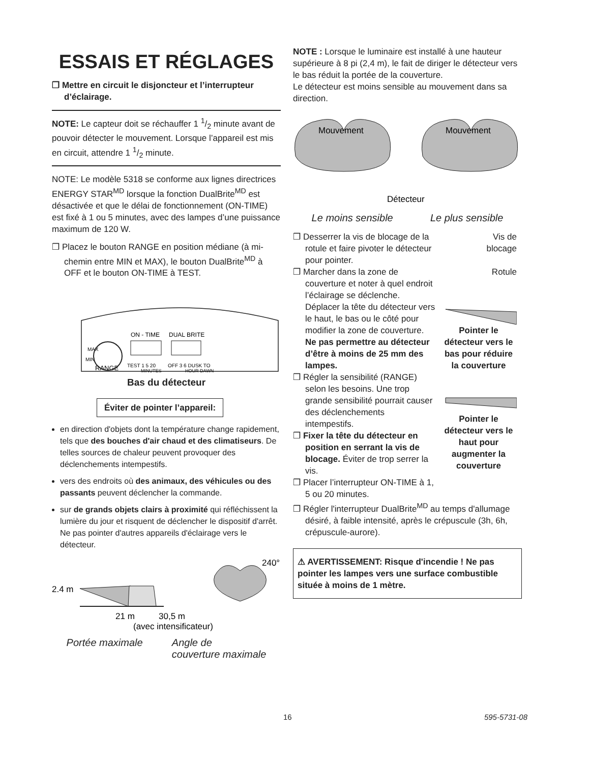ESSAIS ET RÉGLAGES
❒ Mettre en circuit le disjoncteur et l’interrupteur d’éclairage.
NOTE: Le capteur doit se réchauffer 1 1/2 minute avant de pouvoir détecter le mouvement. Lorsque l’appareil est mis en circuit, attendre 1 1/2 minute.
NOTE: Le modèle 5318 se conforme aux lignes directrices ENERGY STAR<sup>MD</sup> lorsque la fonction DualBrite<sup>MD</sup> est désactivée et que le délai de fonctionnement (ON-TIME) est fixé à 1 ou 5 minutes, avec des lampes d’une puissance maximum de 120 W.
❒ Placez le bouton RANGE en position médiane (à mi-chemin entre MIN et MAX), le bouton DualBrite<sup>MD</sup> à OFF et le bouton ON-TIME à TEST.
MAX
MIN
RANGE
ON - TIME
DUAL BRITE
TEST 1 5 20
OFF 3 6 DUSK TO
MINUTES
HOUR DAWN
Bas du détecteur
Éviter de pointer l’appareil:
en direction d'objets dont la température change rapidement, tels que des bouches d'air chaud et des climatiseurs. De telles sources de chaleur peuvent provoquer des déclenchements intempestifs.
vers des endroits où des animaux, des véhicules ou des passants peuvent déclencher la commande.
sur de grands objets clairs à proximité qui réfléchissent la lumière du jour et risquent de déclencher le dispositif d'arrêt. Ne pas pointer d'autres appareils d'éclairage vers le détecteur.
2.4 m
21 m
30,5 m
(avec intensificateur)
240°
Portée maximale Angle de
couverture maximale
NOTE : Lorsque le luminaire est installé à une hauteur supérieure à 8 pi (2,4 m), le fait de diriger le détecteur vers le bas réduit la portée de la couverture.
Le détecteur est moins sensible au mouvement dans sa direction.
Mouvement
Mouvement
Détecteur
Le moins sensible Le plus sensible
❒ Desserrer la vis de blocage de la rotule et faire pivoter le détecteur pour pointer.
❒ Marcher dans la zone de couverture et noter à quel endroit l’éclairage se déclenche. Déplacer la tête du détecteur vers le haut, le bas ou le côté pour modifier la zone de couverture. Ne pas permettre au détecteur d’être à moins de 25 mm des lampes.
❒ Régler la sensibilité (RANGE) selon les besoins. Une trop grande sensibilité pourrait causer des déclenchements intempestifs.
❒ Fixer la tête du détecteur en position en serrant la vis de blocage. Éviter de trop serrer la vis.
❒ Placer l’interrupteur ON-TIME à 1, 5 ou 20 minutes.
Vis de
blocage
Rotule
Pointer le détecteur vers le bas pour réduire la couverture
Pointer le détecteur vers le haut pour augmenter la couverture
❒ Régler l'interrupteur DualBrite<sup>MD</sup> au temps d'allumage désiré, à faible intensité, après le crépuscule (3h, 6h, crépuscule-aurore).
⚠ AVERTISSEMENT: Risque d'incendie ! Ne pas pointer les lampes vers une surface combustible située à moins de 1 mètre.
16 595-5731-08